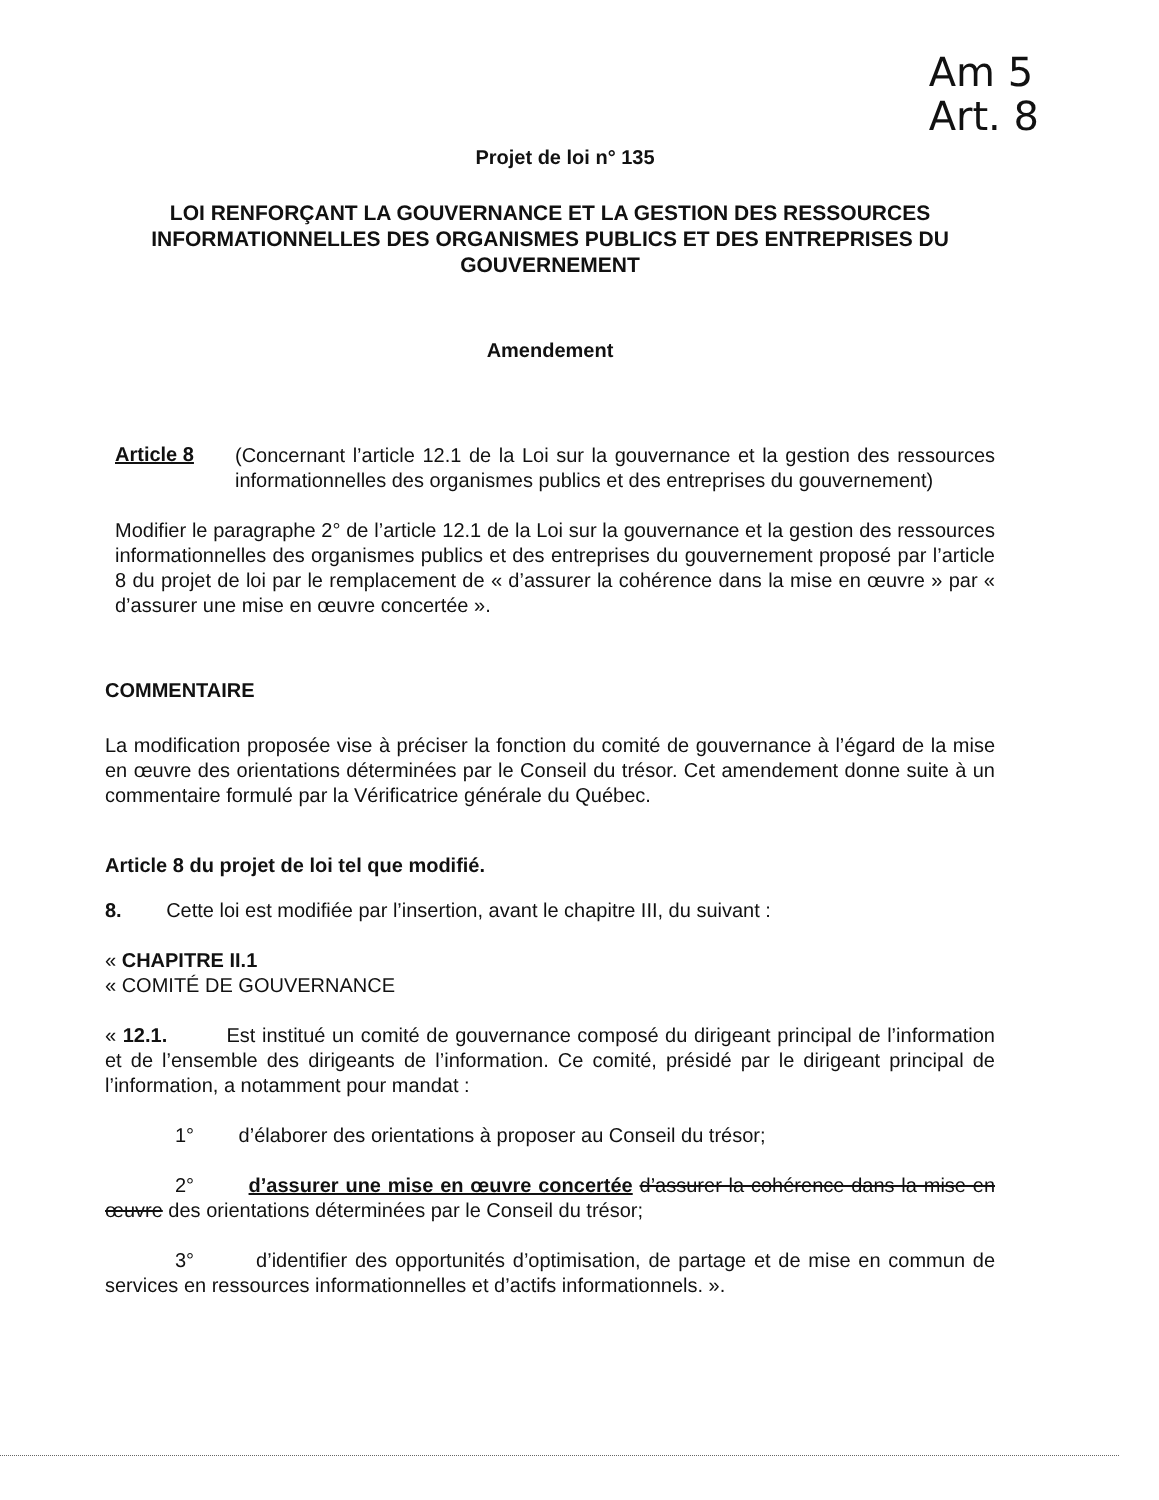Am 5
Art. 8
Projet de loi n° 135
LOI RENFORÇANT LA GOUVERNANCE ET LA GESTION DES RESSOURCES INFORMATIONNELLES DES ORGANISMES PUBLICS ET DES ENTREPRISES DU GOUVERNEMENT
Amendement
Article 8
(Concernant l’article 12.1 de la Loi sur la gouvernance et la gestion des ressources informationnelles des organismes publics et des entreprises du gouvernement)
Modifier le paragraphe 2° de l’article 12.1 de la Loi sur la gouvernance et la gestion des ressources informationnelles des organismes publics et des entreprises du gouvernement proposé par l’article 8 du projet de loi par le remplacement de « d’assurer la cohérence dans la mise en œuvre » par « d’assurer une mise en œuvre concertée ».
COMMENTAIRE
La modification proposée vise à préciser la fonction du comité de gouvernance à l’égard de la mise en œuvre des orientations déterminées par le Conseil du trésor. Cet amendement donne suite à un commentaire formulé par la Vérificatrice générale du Québec.
Article 8 du projet de loi tel que modifié.
8. Cette loi est modifiée par l’insertion, avant le chapitre III, du suivant :
« CHAPITRE II.1
« COMITÉ DE GOUVERNANCE
« 12.1. Est institué un comité de gouvernance composé du dirigeant principal de l’information et de l’ensemble des dirigeants de l’information. Ce comité, présidé par le dirigeant principal de l’information, a notamment pour mandat :
1° d’élaborer des orientations à proposer au Conseil du trésor;
2° d’assurer une mise en œuvre concertée d’assurer la cohérence dans la mise en œuvre des orientations déterminées par le Conseil du trésor;
3° d’identifier des opportunités d’optimisation, de partage et de mise en commun de services en ressources informationnelles et d’actifs informationnels. ».